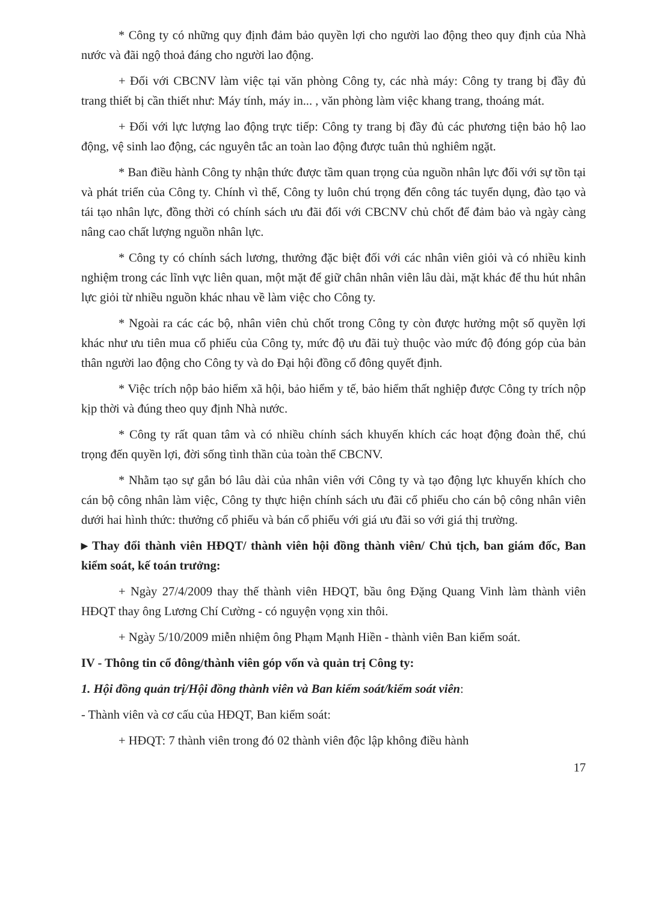* Công ty có những quy định đảm bảo quyền lợi cho người lao động theo quy định của Nhà nước và đãi ngộ thoả đáng cho người lao động.
+ Đối với CBCNV làm việc tại văn phòng Công ty, các nhà máy: Công ty trang bị đầy đủ trang thiết bị cần thiết như: Máy tính, máy in... , văn phòng làm việc khang trang, thoáng mát.
+ Đối với lực lượng lao động trực tiếp: Công ty trang bị đầy đủ các phương tiện bảo hộ lao động, vệ sinh lao động, các nguyên tắc an toàn lao động được tuân thủ nghiêm ngặt.
* Ban điều hành Công ty nhận thức được tầm quan trọng của nguồn nhân lực đối với sự tồn tại và phát triển của Công ty. Chính vì thế, Công ty luôn chú trọng đến công tác tuyển dụng, đào tạo và tái tạo nhân lực, đồng thời có chính sách ưu đãi đối với CBCNV chủ chốt để đảm bảo và ngày càng nâng cao chất lượng nguồn nhân lực.
* Công ty có chính sách lương, thưởng đặc biệt đối với các nhân viên giỏi và có nhiều kinh nghiệm trong các lĩnh vực liên quan, một mặt để giữ chân nhân viên lâu dài, mặt khác để thu hút nhân lực giỏi từ nhiều nguồn khác nhau về làm việc cho Công ty.
* Ngoài ra các các bộ, nhân viên chủ chốt trong Công ty còn được hưởng một số quyền lợi khác như ưu tiên mua cổ phiếu của Công ty, mức độ ưu đãi tuỳ thuộc vào mức độ đóng góp của bản thân người lao động cho Công ty và do Đại hội đồng cổ đông quyết định.
* Việc trích nộp bảo hiểm xã hội, bảo hiểm y tế, bảo hiểm thất nghiệp được Công ty trích nộp kịp thời và đúng theo quy định Nhà nước.
* Công ty rất quan tâm và có nhiều chính sách khuyến khích các hoạt động đoàn thể, chú trọng đến quyền lợi, đời sống tình thần của toàn thể CBCNV.
* Nhằm tạo sự gắn bó lâu dài của nhân viên với Công ty và tạo động lực khuyến khích cho cán bộ công nhân làm việc, Công ty thực hiện chính sách ưu đãi cổ phiếu cho cán bộ công nhân viên dưới hai hình thức: thưởng cổ phiếu và bán cổ phiếu với giá ưu đãi so với giá thị trường.
▸ Thay đổi thành viên HĐQT/ thành viên hội đồng thành viên/ Chủ tịch, ban giám đốc, Ban kiểm soát, kế toán trưởng:
+ Ngày 27/4/2009 thay thế thành viên HĐQT, bầu ông Đặng Quang Vinh làm thành viên HĐQT thay ông Lương Chí Cường - có nguyện vọng xin thôi.
+ Ngày 5/10/2009 miễn nhiệm ông Phạm Mạnh Hiền - thành viên Ban kiểm soát.
IV - Thông tin cổ đông/thành viên góp vốn và quản trị Công ty:
1. Hội đồng quản trị/Hội đồng thành viên và Ban kiểm soát/kiểm soát viên:
- Thành viên và cơ cấu của HĐQT, Ban kiểm soát:
+ HĐQT: 7 thành viên trong đó 02 thành viên độc lập không điều hành
17